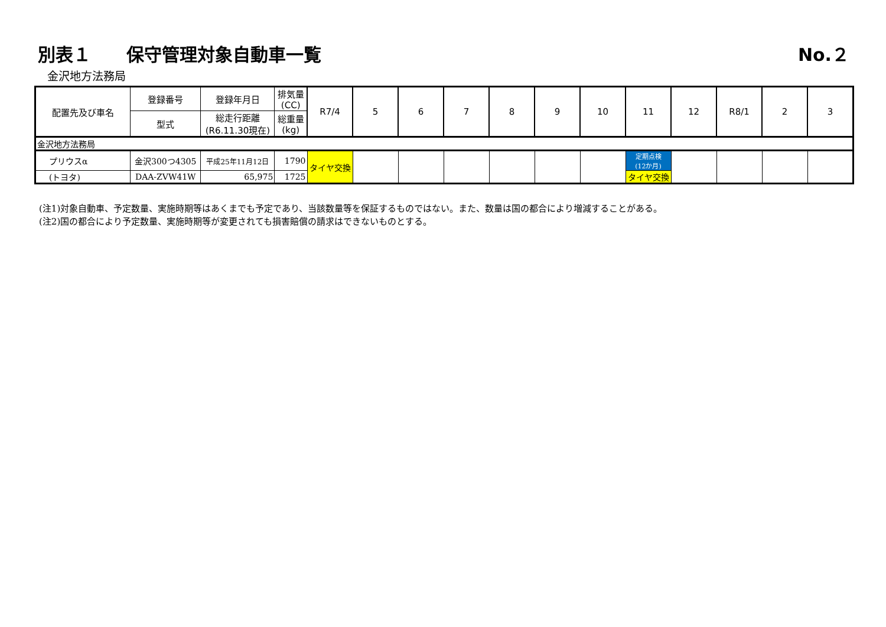別表１　　保守管理対象自動車一覧 No.２
金沢地方法務局
| 配置先及び車名 | 登録番号 | 登録年月日 | 排気量 (CC) | R7/4 | 5 | 6 | 7 | 8 | 9 | 10 | 11 | 12 | R8/1 | 2 | 3 |
| --- | --- | --- | --- | --- | --- | --- | --- | --- | --- | --- | --- | --- | --- | --- | --- |
| | 型式 | 総走行距離 (R6.11.30現在) | 総重量 (kg) | | | | | | | | | | | | |
| 金沢地方法務局 | | | | | | | | | | | | | | | |
| プリウスα | 金沢300つ4305 | 平成25年11月12日 | 1790 | タイヤ交換 | | | | | | | 定期点検 (12か月) | | | | |
| (トヨタ) | DAA-ZVW41W | 65,975 | 1725 | | | | | | | | タイヤ交換 | | | | |
(注1)対象自動車、予定数量、実施時期等はあくまでも予定であり、当該数量等を保証するものではない。また、数量は国の都合により増減することがある。
(注2)国の都合により予定数量、実施時期等が変更されても損害賠償の請求はできないものとする。